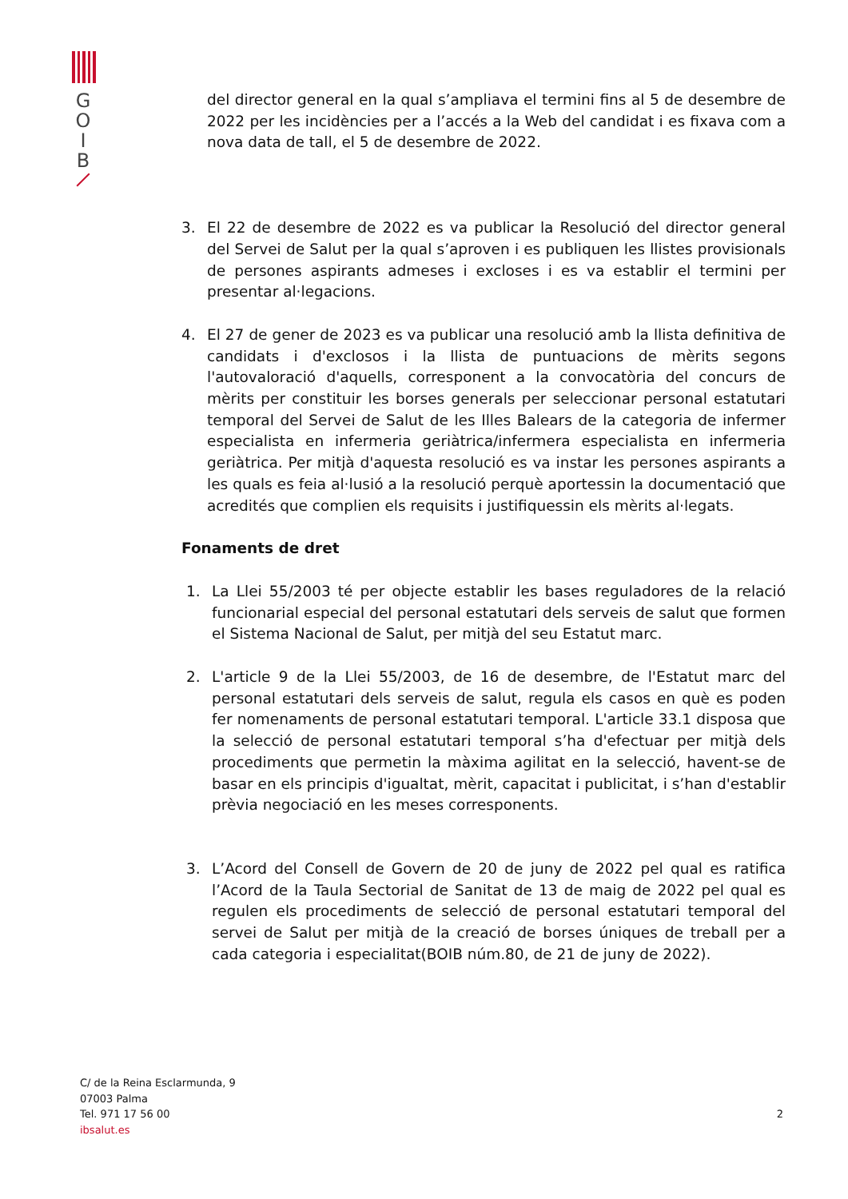G
O
I
B
del director general en la qual s’ampliava el termini fins al 5 de desembre de 2022 per les incidències per a l’accés a la Web del candidat i es fixava com a nova data de tall, el 5 de desembre de 2022.
3. El 22 de desembre de 2022 es va publicar la Resolució del director general del Servei de Salut per la qual s’aproven i es publiquen les llistes provisionals de persones aspirants admeses i excloses i es va establir el termini per presentar al·legacions.
4. El 27 de gener de 2023 es va publicar una resolució amb la llista definitiva de candidats i d'exclosos i la llista de puntuacions de mèrits segons l'autovaloració d'aquells, corresponent a la convocatòria del concurs de mèrits per constituir les borses generals per seleccionar personal estatutari temporal del Servei de Salut de les Illes Balears de la categoria de infermer especialista en infermeria geriàtrica/infermera especialista en infermeria geriàtrica. Per mitjà d'aquesta resolució es va instar les persones aspirants a les quals es feia al·lusió a la resolució perquè aportessin la documentació que acredités que complien els requisits i justifiquessin els mèrits al·legats.
Fonaments de dret
1. La Llei 55/2003 té per objecte establir les bases reguladores de la relació funcionarial especial del personal estatutari dels serveis de salut que formen el Sistema Nacional de Salut, per mitjà del seu Estatut marc.
2. L'article 9 de la Llei 55/2003, de 16 de desembre, de l'Estatut marc del personal estatutari dels serveis de salut, regula els casos en què es poden fer nomenaments de personal estatutari temporal. L'article 33.1 disposa que la selecció de personal estatutari temporal s’ha d'efectuar per mitjà dels procediments que permetin la màxima agilitat en la selecció, havent-se de basar en els principis d'igualtat, mèrit, capacitat i publicitat, i s’han d'establir prèvia negociació en les meses corresponents.
3. L’Acord del Consell de Govern de 20 de juny de 2022 pel qual es ratifica l’Acord de la Taula Sectorial de Sanitat de 13 de maig de 2022 pel qual es regulen els procediments de selecció de personal estatutari temporal del servei de Salut per mitjà de la creació de borses úniques de treball per a cada categoria i especialitat(BOIB núm.80, de 21 de juny de 2022).
C/ de la Reina Esclarmunda, 9
07003 Palma
Tel. 971 17 56 00
ibsalut.es
2